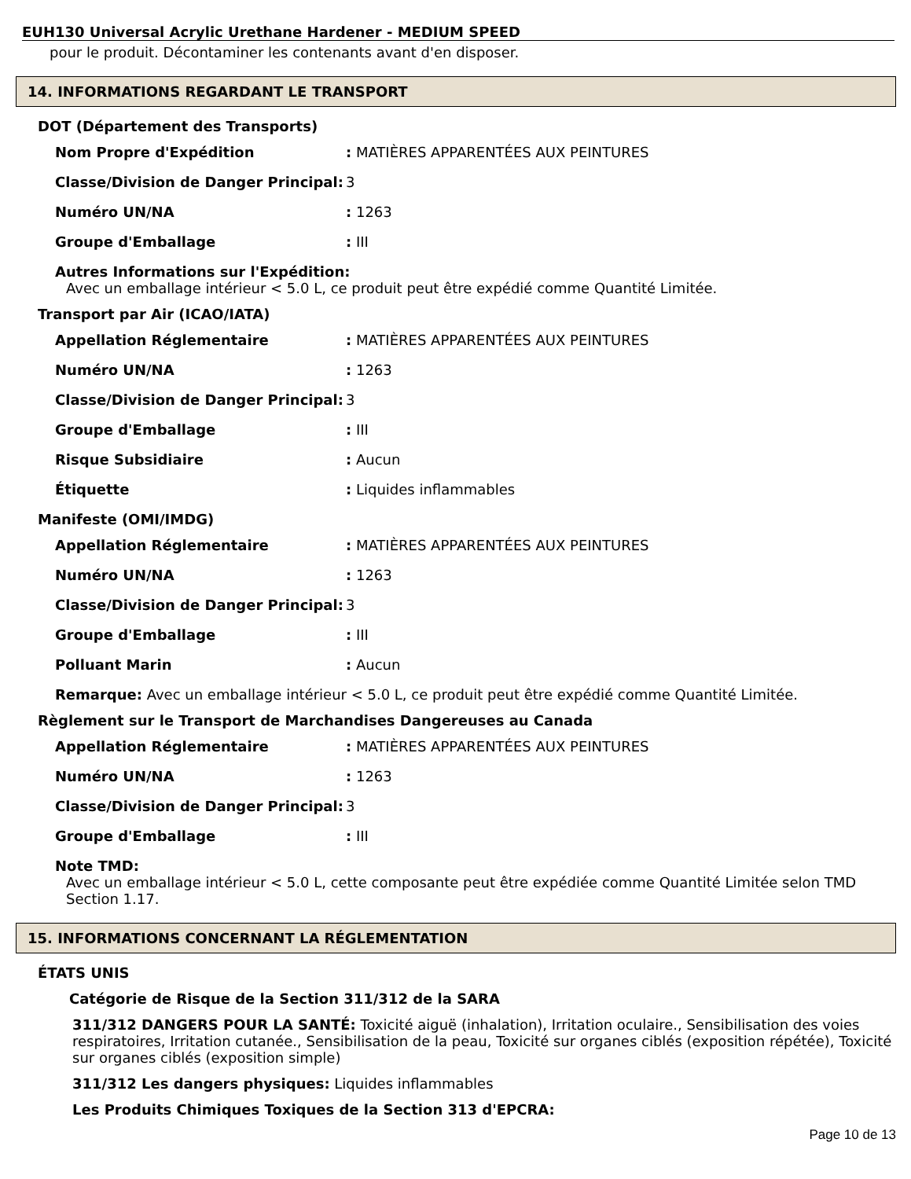EUH130 Universal Acrylic Urethane Hardener - MEDIUM SPEED
pour le produit. Décontaminer les contenants avant d'en disposer.
14. INFORMATIONS REGARDANT LE TRANSPORT
DOT (Département des Transports)
Nom Propre d'Expédition: MATIÈRES APPARENTÉES AUX PEINTURES
Classe/Division de Danger Principal: 3
Numéro UN/NA: 1263
Groupe d'Emballage: III
Autres Informations sur l'Expédition:
Avec un emballage intérieur < 5.0 L, ce produit peut être expédié comme Quantité Limitée.
Transport par Air (ICAO/IATA)
Appellation Réglementaire: MATIÈRES APPARENTÉES AUX PEINTURES
Numéro UN/NA: 1263
Classe/Division de Danger Principal: 3
Groupe d'Emballage: III
Risque Subsidiaire: Aucun
Étiquette: Liquides inflammables
Manifeste (OMI/IMDG)
Appellation Réglementaire: MATIÈRES APPARENTÉES AUX PEINTURES
Numéro UN/NA: 1263
Classe/Division de Danger Principal: 3
Groupe d'Emballage: III
Polluant Marin: Aucun
Remarque: Avec un emballage intérieur < 5.0 L, ce produit peut être expédié comme Quantité Limitée.
Règlement sur le Transport de Marchandises Dangereuses au Canada
Appellation Réglementaire: MATIÈRES APPARENTÉES AUX PEINTURES
Numéro UN/NA: 1263
Classe/Division de Danger Principal: 3
Groupe d'Emballage: III
Note TMD:
Avec un emballage intérieur < 5.0 L, cette composante peut être expédiée comme Quantité Limitée selon TMD Section 1.17.
15. INFORMATIONS CONCERNANT LA RÉGLEMENTATION
ÉTATS UNIS
Catégorie de Risque de la Section 311/312 de la SARA
311/312 DANGERS POUR LA SANTÉ: Toxicité aiguë (inhalation), Irritation oculaire., Sensibilisation des voies respiratoires, Irritation cutanée., Sensibilisation de la peau, Toxicité sur organes ciblés (exposition répétée), Toxicité sur organes ciblés (exposition simple)
311/312 Les dangers physiques: Liquides inflammables
Les Produits Chimiques Toxiques de la Section 313 d'EPCRA:
Page 10 de 13